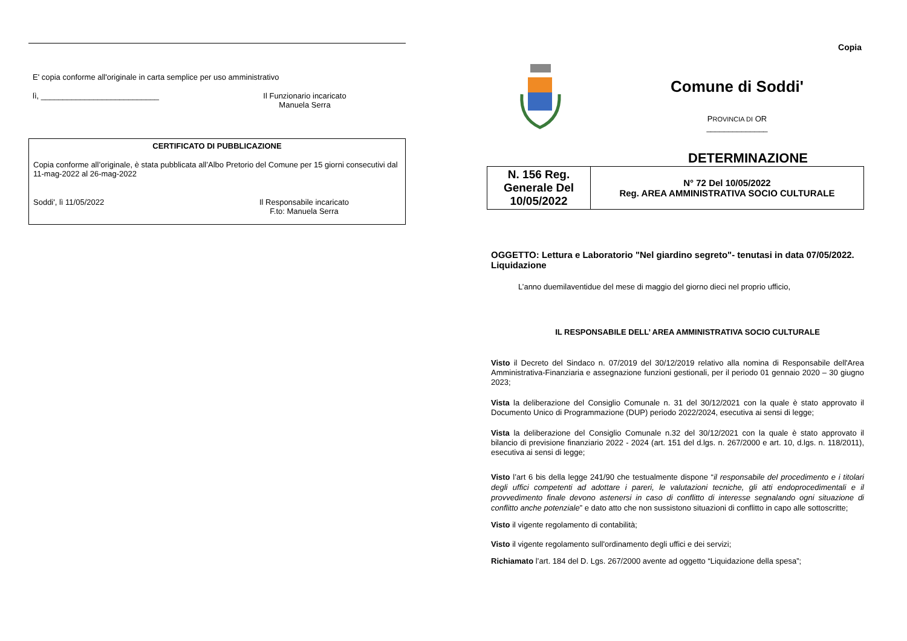E' copia conforme all'originale in carta semplice per uso amministrativo
lì, ___________________________
Il Funzionario incaricato
Manuela Serra
CERTIFICATO DI PUBBLICAZIONE
Copia conforme all’originale, è stata pubblicata all’Albo Pretorio del Comune per 15 giorni consecutivi dal 11-mag-2022 al 26-mag-2022
Soddi', lì 11/05/2022 Il Responsabile incaricato
F.to: Manuela Serra
Copia
Comune di Soddi'
PROVINCIA DI OR
______________
DETERMINAZIONE
| N. 156 Reg. Generale Del 10/05/2022 | N° 72 Del 10/05/2022 Reg. AREA AMMINISTRATIVA SOCIO CULTURALE |
OGGETTO: Lettura e Laboratorio "Nel giardino segreto"- tenutasi in data 07/05/2022. Liquidazione
L’anno duemilaventidue del mese di maggio del giorno dieci nel proprio ufficio,
IL RESPONSABILE DELL’ AREA AMMINISTRATIVA SOCIO CULTURALE
Visto il Decreto del Sindaco n. 07/2019 del 30/12/2019 relativo alla nomina di Responsabile dell'Area Amministrativa-Finanziaria e assegnazione funzioni gestionali, per il periodo 01 gennaio 2020 – 30 giugno 2023;
Vista la deliberazione del Consiglio Comunale n. 31 del 30/12/2021 con la quale è stato approvato il Documento Unico di Programmazione (DUP) periodo 2022/2024, esecutiva ai sensi di legge;
Vista la deliberazione del Consiglio Comunale n.32 del 30/12/2021 con la quale è stato approvato il bilancio di previsione finanziario 2022 - 2024 (art. 151 del d.lgs. n. 267/2000 e art. 10, d.lgs. n. 118/2011), esecutiva ai sensi di legge;
Visto l’art 6 bis della legge 241/90 che testualmente dispone “il responsabile del procedimento e i titolari degli uffici competenti ad adottare i pareri, le valutazioni tecniche, gli atti endoprocedimentali e il provvedimento finale devono astenersi in caso di conflitto di interesse segnalando ogni situazione di conflitto anche potenziale” e dato atto che non sussistono situazioni di conflitto in capo alle sottoscritte;
Visto il vigente regolamento di contabilità;
Visto il vigente regolamento sull'ordinamento degli uffici e dei servizi;
Richiamato l’art. 184 del D. Lgs. 267/2000 avente ad oggetto “Liquidazione della spesa”;